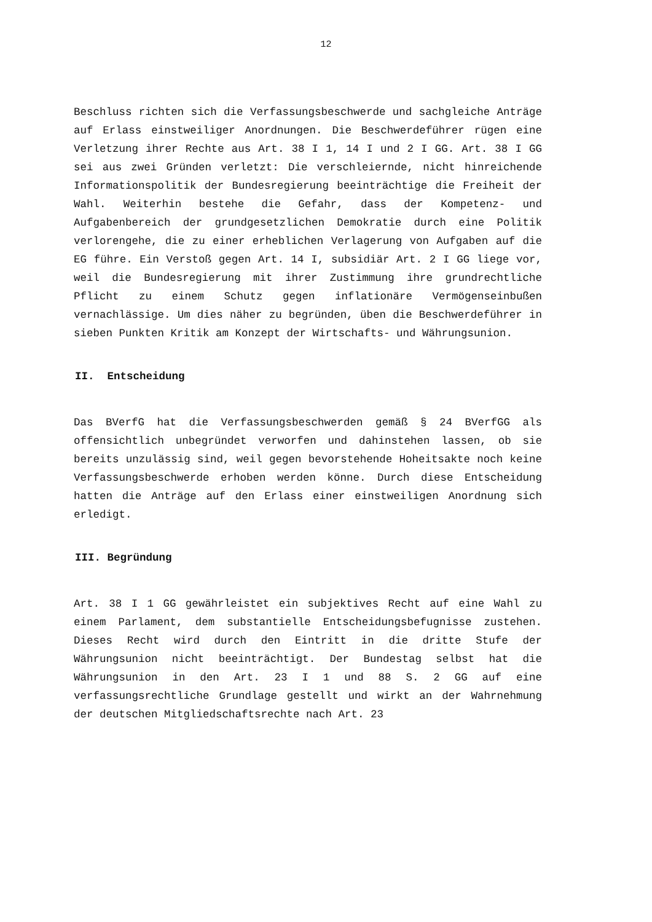12
Beschluss richten sich die Verfassungsbeschwerde und sachgleiche Anträge auf Erlass einstweiliger Anordnungen. Die Beschwerdeführer rügen eine Verletzung ihrer Rechte aus Art. 38 I 1, 14 I und 2 I GG. Art. 38 I GG sei aus zwei Gründen verletzt: Die verschleiernde, nicht hinreichende Informationspolitik der Bundesregierung beeinträchtige die Freiheit der Wahl. Weiterhin bestehe die Gefahr, dass der Kompetenz- und Aufgabenbereich der grundgesetzlichen Demokratie durch eine Politik verlorengehe, die zu einer erheblichen Verlagerung von Aufgaben auf die EG führe. Ein Verstoß gegen Art. 14 I, subsidiär Art. 2 I GG liege vor, weil die Bundesregierung mit ihrer Zustimmung ihre grundrechtliche Pflicht zu einem Schutz gegen inflationäre Vermögenseinbußen vernachlässige. Um dies näher zu begründen, üben die Beschwerdeführer in sieben Punkten Kritik am Konzept der Wirtschafts- und Währungsunion.
II. Entscheidung
Das BVerfG hat die Verfassungsbeschwerden gemäß § 24 BVerfGG als offensichtlich unbegründet verworfen und dahinstehen lassen, ob sie bereits unzulässig sind, weil gegen bevorstehende Hoheitsakte noch keine Verfassungsbeschwerde erhoben werden könne. Durch diese Entscheidung hatten die Anträge auf den Erlass einer einstweiligen Anordnung sich erledigt.
III. Begründung
Art. 38 I 1 GG gewährleistet ein subjektives Recht auf eine Wahl zu einem Parlament, dem substantielle Entscheidungsbefugnisse zustehen. Dieses Recht wird durch den Eintritt in die dritte Stufe der Währungsunion nicht beeinträchtigt. Der Bundestag selbst hat die Währungsunion in den Art. 23 I 1 und 88 S. 2 GG auf eine verfassungsrechtliche Grundlage gestellt und wirkt an der Wahrnehmung der deutschen Mitgliedschaftsrechte nach Art. 23